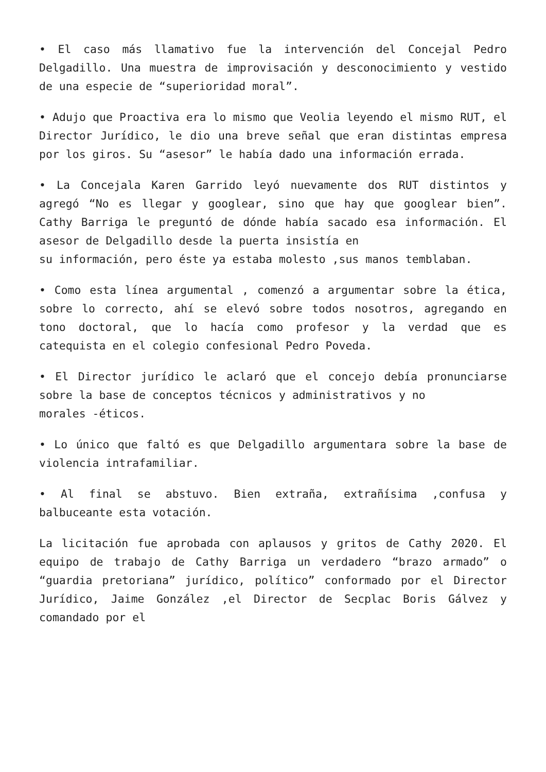• El caso más llamativo fue la intervención del Concejal Pedro Delgadillo. Una muestra de improvisación y desconocimiento y vestido de una especie de “superioridad moral”.
• Adujo que Proactiva era lo mismo que Veolia leyendo el mismo RUT, el Director Jurídico, le dio una breve señal que eran distintas empresa por los giros. Su “asesor” le había dado una información errada.
• La Concejala Karen Garrido leyó nuevamente dos RUT distintos y agregó “No es llegar y googlear, sino que hay que googlear bien”. Cathy Barriga le preguntó de dónde había sacado esa información. El asesor de Delgadillo desde la puerta insistía en
su información, pero éste ya estaba molesto ,sus manos temblaban.
• Como esta línea argumental , comenzó a argumentar sobre la ética, sobre lo correcto, ahí se elevó sobre todos nosotros, agregando en tono doctoral, que lo hacía como profesor y la verdad que es catequista en el colegio confesional Pedro Poveda.
• El Director jurídico le aclaró que el concejo debía pronunciarse sobre la base de conceptos técnicos y administrativos y no
morales -éticos.
• Lo único que faltó es que Delgadillo argumentara sobre la base de violencia intrafamiliar.
• Al final se abstuvo. Bien extraña, extrañísima ,confusa y balbuceante esta votación.
La licitación fue aprobada con aplausos y gritos de Cathy 2020. El equipo de trabajo de Cathy Barriga un verdadero “brazo armado” o “guardia pretoriana” jurídico, político” conformado por el Director Jurídico, Jaime González ,el Director de Secplac Boris Gálvez y comandado por el